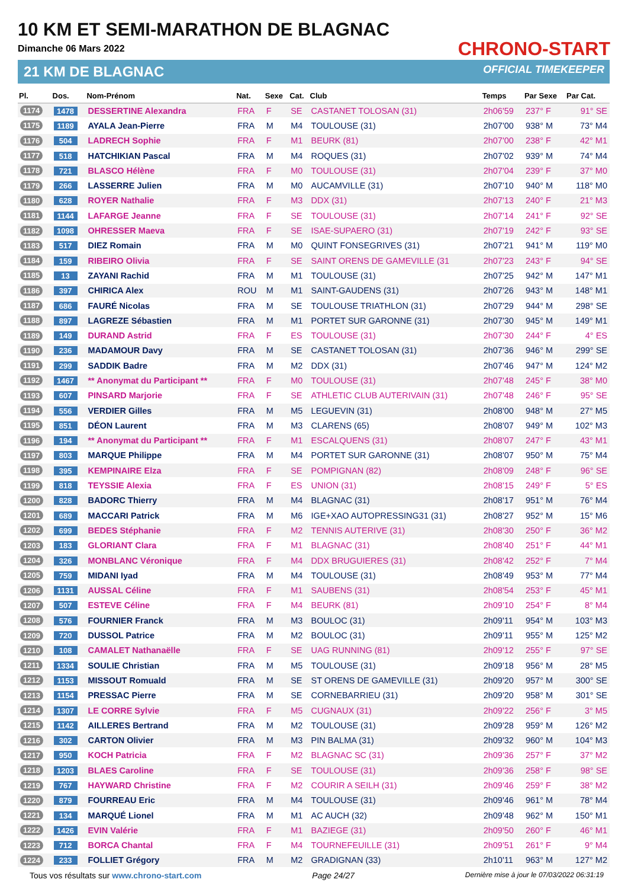10 KM ET SEMI-MARATHON DE BLAGNAC
Dimanche 06 Mars 2022
21 KM DE BLAGNAC
CHRONO-START
OFFICIAL TIMEKEEPER
| Pl. | Dos. | Nom-Prénom | Nat. | Sexe | Cat. | Club | Temps | Par Sexe | Par Cat. |
| --- | --- | --- | --- | --- | --- | --- | --- | --- | --- |
| 1174 | 1478 | DESSERTINE Alexandra | FRA | F | SE | CASTANET TOLOSAN (31) | 2h06'59 | 237° F | 91° SE |
| 1175 | 1189 | AYALA Jean-Pierre | FRA | M | M4 | TOULOUSE (31) | 2h07'00 | 938° M | 73° M4 |
| 1176 | 504 | LADRECH Sophie | FRA | F | M1 | BEURK (81) | 2h07'00 | 238° F | 42° M1 |
| 1177 | 518 | HATCHIKIAN Pascal | FRA | M | M4 | ROQUES (31) | 2h07'02 | 939° M | 74° M4 |
| 1178 | 721 | BLASCO Hélène | FRA | F | M0 | TOULOUSE (31) | 2h07'04 | 239° F | 37° M0 |
| 1179 | 266 | LASSERRE Julien | FRA | M | M0 | AUCAMVILLE (31) | 2h07'10 | 940° M | 118° M0 |
| 1180 | 628 | ROYER Nathalie | FRA | F | M3 | DDX (31) | 2h07'13 | 240° F | 21° M3 |
| 1181 | 1144 | LAFARGE Jeanne | FRA | F | SE | TOULOUSE (31) | 2h07'14 | 241° F | 92° SE |
| 1182 | 1098 | OHRESSER Maeva | FRA | F | SE | ISAE-SUPAERO (31) | 2h07'19 | 242° F | 93° SE |
| 1183 | 517 | DIEZ Romain | FRA | M | M0 | QUINT FONSEGRIVES (31) | 2h07'21 | 941° M | 119° M0 |
| 1184 | 159 | RIBEIRO Olivia | FRA | F | SE | SAINT ORENS DE GAMEVILLE (31 | 2h07'23 | 243° F | 94° SE |
| 1185 | 13 | ZAYANI Rachid | FRA | M | M1 | TOULOUSE (31) | 2h07'25 | 942° M | 147° M1 |
| 1186 | 397 | CHIRICA Alex | ROU | M | M1 | SAINT-GAUDENS (31) | 2h07'26 | 943° M | 148° M1 |
| 1187 | 686 | FAURÉ Nicolas | FRA | M | SE | TOULOUSE TRIATHLON (31) | 2h07'29 | 944° M | 298° SE |
| 1188 | 897 | LAGREZE Sébastien | FRA | M | M1 | PORTET SUR GARONNE (31) | 2h07'30 | 945° M | 149° M1 |
| 1189 | 149 | DURAND Astrid | FRA | F | ES | TOULOUSE (31) | 2h07'30 | 244° F | 4° ES |
| 1190 | 236 | MADAMOUR Davy | FRA | M | SE | CASTANET TOLOSAN (31) | 2h07'36 | 946° M | 299° SE |
| 1191 | 299 | SADDIK Badre | FRA | M | M2 | DDX (31) | 2h07'46 | 947° M | 124° M2 |
| 1192 | 1467 | ** Anonymat du Participant ** | FRA | F | M0 | TOULOUSE (31) | 2h07'48 | 245° F | 38° M0 |
| 1193 | 607 | PINSARD Marjorie | FRA | F | SE | ATHLETIC CLUB AUTERIVAIN (31) | 2h07'48 | 246° F | 95° SE |
| 1194 | 556 | VERDIER Gilles | FRA | M | M5 | LEGUEVIN (31) | 2h08'00 | 948° M | 27° M5 |
| 1195 | 851 | DÉON Laurent | FRA | M | M3 | CLARENS (65) | 2h08'07 | 949° M | 102° M3 |
| 1196 | 194 | ** Anonymat du Participant ** | FRA | F | M1 | ESCALQUENS (31) | 2h08'07 | 247° F | 43° M1 |
| 1197 | 803 | MARQUE Philippe | FRA | M | M4 | PORTET SUR GARONNE (31) | 2h08'07 | 950° M | 75° M4 |
| 1198 | 395 | KEMPINAIRE Elza | FRA | F | SE | POMPIGNAN (82) | 2h08'09 | 248° F | 96° SE |
| 1199 | 818 | TEYSSIE Alexia | FRA | F | ES | UNION (31) | 2h08'15 | 249° F | 5° ES |
| 1200 | 828 | BADORC Thierry | FRA | M | M4 | BLAGNAC (31) | 2h08'17 | 951° M | 76° M4 |
| 1201 | 689 | MACCARI Patrick | FRA | M | M6 | IGE+XAO AUTOPRESSING31 (31) | 2h08'27 | 952° M | 15° M6 |
| 1202 | 699 | BEDES Stéphanie | FRA | F | M2 | TENNIS AUTERIVE (31) | 2h08'30 | 250° F | 36° M2 |
| 1203 | 183 | GLORIANT Clara | FRA | F | M1 | BLAGNAC (31) | 2h08'40 | 251° F | 44° M1 |
| 1204 | 326 | MONBLANC Véronique | FRA | F | M4 | DDX BRUGUIERES (31) | 2h08'42 | 252° F | 7° M4 |
| 1205 | 759 | MIDANI Iyad | FRA | M | M4 | TOULOUSE (31) | 2h08'49 | 953° M | 77° M4 |
| 1206 | 1131 | AUSSAL Céline | FRA | F | M1 | SAUBENS (31) | 2h08'54 | 253° F | 45° M1 |
| 1207 | 507 | ESTEVE Céline | FRA | F | M4 | BEURK (81) | 2h09'10 | 254° F | 8° M4 |
| 1208 | 576 | FOURNIER Franck | FRA | M | M3 | BOULOC (31) | 2h09'11 | 954° M | 103° M3 |
| 1209 | 720 | DUSSOL Patrice | FRA | M | M2 | BOULOC (31) | 2h09'11 | 955° M | 125° M2 |
| 1210 | 108 | CAMALET Nathanaëlle | FRA | F | SE | UAG RUNNING (81) | 2h09'12 | 255° F | 97° SE |
| 1211 | 1334 | SOULIE Christian | FRA | M | M5 | TOULOUSE (31) | 2h09'18 | 956° M | 28° M5 |
| 1212 | 1153 | MISSOUT Romuald | FRA | M | SE | ST ORENS DE GAMEVILLE (31) | 2h09'20 | 957° M | 300° SE |
| 1213 | 1154 | PRESSAC Pierre | FRA | M | SE | CORNEBARRIEU (31) | 2h09'20 | 958° M | 301° SE |
| 1214 | 1307 | LE CORRE Sylvie | FRA | F | M5 | CUGNAUX (31) | 2h09'22 | 256° F | 3° M5 |
| 1215 | 1142 | AILLERES Bertrand | FRA | M | M2 | TOULOUSE (31) | 2h09'28 | 959° M | 126° M2 |
| 1216 | 302 | CARTON Olivier | FRA | M | M3 | PIN BALMA (31) | 2h09'32 | 960° M | 104° M3 |
| 1217 | 950 | KOCH Patricia | FRA | F | M2 | BLAGNAC SC (31) | 2h09'36 | 257° F | 37° M2 |
| 1218 | 1203 | BLAES Caroline | FRA | F | SE | TOULOUSE (31) | 2h09'36 | 258° F | 98° SE |
| 1219 | 767 | HAYWARD Christine | FRA | F | M2 | COURIR A SEILH (31) | 2h09'46 | 259° F | 38° M2 |
| 1220 | 879 | FOURREAU Eric | FRA | M | M4 | TOULOUSE (31) | 2h09'46 | 961° M | 78° M4 |
| 1221 | 134 | MARQUÉ Lionel | FRA | M | M1 | AC AUCH (32) | 2h09'48 | 962° M | 150° M1 |
| 1222 | 1426 | EVIN Valérie | FRA | F | M1 | BAZIEGE (31) | 2h09'50 | 260° F | 46° M1 |
| 1223 | 712 | BORCA Chantal | FRA | F | M4 | TOURNEFEUILLE (31) | 2h09'51 | 261° F | 9° M4 |
| 1224 | 233 | FOLLIET Grégory | FRA | M | M2 | GRADIGNAN (33) | 2h10'11 | 963° M | 127° M2 |
Tous vos résultats sur www.chrono-start.com Page 24/27 Dernière mise à jour le 07/03/2022 06:31:19